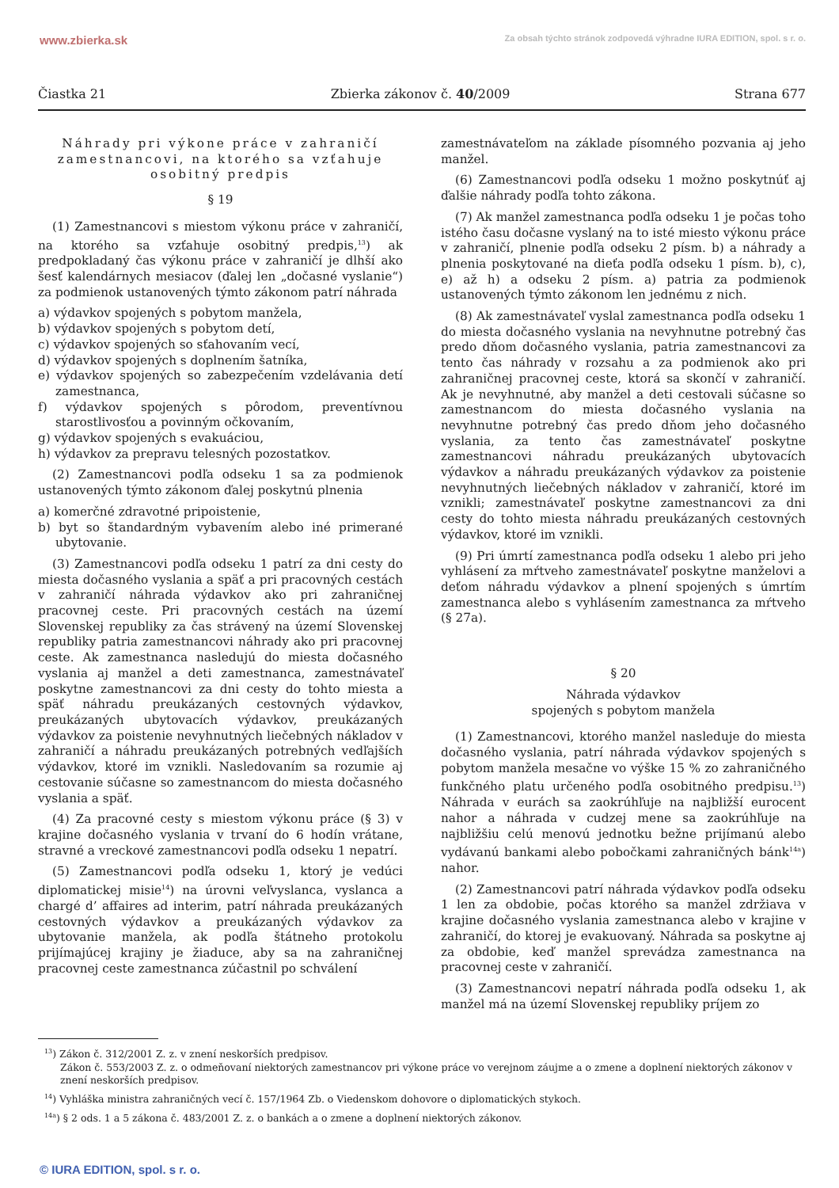www.zbierka.sk Za obsah týchto stránok zodpovedá výhradne IURA EDITION, spol. s r. o.
Čiastka 21 Zbierka zákonov č. 40/2009 Strana 677
Náhrady pri výkone práce v zahraničí zamestnancovi, na ktorého sa vzťahuje osobitný predpis
§ 19
(1) Zamestnancovi s miestom výkonu práce v zahraničí, na ktorého sa vzťahuje osobitný predpis,<sup>13</sup>) ak predpokladaný čas výkonu práce v zahraničí je dlhší ako šesť kalendárnych mesiacov (ďalej len „dočasné vyslanie“) za podmienok ustanovených týmto zákonom patrí náhrada
a) výdavkov spojených s pobytom manžela,
b) výdavkov spojených s pobytom detí,
c) výdavkov spojených so sťahovaním vecí,
d) výdavkov spojených s doplnením šatníka,
e) výdavkov spojených so zabezpečením vzdelávania detí zamestnanca,
f) výdavkov spojených s pôrodom, preventívnou starostlivosťou a povinným očkovaním,
g) výdavkov spojených s evakuáciou,
h) výdavkov za prepravu telesných pozostatkov.
(2) Zamestnancovi podľa odseku 1 sa za podmienok ustanovených týmto zákonom ďalej poskytnú plnenia
a) komerčné zdravotné pripoistenie,
b) byt so štandardným vybavením alebo iné primerané ubytovanie.
(3) Zamestnancovi podľa odseku 1 patrí za dni cesty do miesta dočasného vyslania a späť a pri pracovných cestách v zahraničí náhrada výdavkov ako pri zahraničnej pracovnej ceste. Pri pracovných cestách na území Slovenskej republiky za čas strávený na území Slovenskej republiky patria zamestnancovi náhrady ako pri pracovnej ceste. Ak zamestnanca nasledujú do miesta dočasného vyslania aj manžel a deti zamestnanca, zamestnávateľ poskytne zamestnancovi za dni cesty do tohto miesta a späť náhradu preukázaných cestovných výdavkov, preukázaných ubytovacích výdavkov, preukázaných výdavkov za poistenie nevyhnutných liečebných nákladov v zahraničí a náhradu preukázaných potrebných vedľajších výdavkov, ktoré im vznikli. Nasledovaním sa rozumie aj cestovanie súčasne so zamestnancom do miesta dočasného vyslania a späť.
(4) Za pracovné cesty s miestom výkonu práce (§ 3) v krajine dočasného vyslania v trvaní do 6 hodín vrátane, stravné a vreckové zamestnancovi podľa odseku 1 nepatrí.
(5) Zamestnancovi podľa odseku 1, ktorý je vedúci diplomatickej misie<sup>14</sup>) na úrovni veľvyslanca, vyslanca a chargé d’ affaires ad interim, patrí náhrada preukázaných cestovných výdavkov a preukázaných výdavkov za ubytovanie manžela, ak podľa štátneho protokolu prijímajúcej krajiny je žiaduce, aby sa na zahraničnej pracovnej ceste zamestnanca zúčastnil po schválení
zamestnávateľom na základe písomného pozvania aj jeho manžel.
(6) Zamestnancovi podľa odseku 1 možno poskytnúť aj ďalšie náhrady podľa tohto zákona.
(7) Ak manžel zamestnanca podľa odseku 1 je počas toho istého času dočasne vyslaný na to isté miesto výkonu práce v zahraničí, plnenie podľa odseku 2 písm. b) a náhrady a plnenia poskytované na dieťa podľa odseku 1 písm. b), c), e) až h) a odseku 2 písm. a) patria za podmienok ustanovených týmto zákonom len jednému z nich.
(8) Ak zamestnávateľ vyslal zamestnanca podľa odseku 1 do miesta dočasného vyslania na nevyhnutne potrebný čas predo dňom dočasného vyslania, patria zamestnancovi za tento čas náhrady v rozsahu a za podmienok ako pri zahraničnej pracovnej ceste, ktorá sa skončí v zahraničí. Ak je nevyhnutné, aby manžel a deti cestovali súčasne so zamestnancom do miesta dočasného vyslania na nevyhnutne potrebný čas predo dňom jeho dočasného vyslania, za tento čas zamestnávateľ poskytne zamestnancovi náhradu preukázaných ubytovacích výdavkov a náhradu preukázaných výdavkov za poistenie nevyhnutných liečebných nákladov v zahraničí, ktoré im vznikli; zamestnávateľ poskytne zamestnancovi za dni cesty do tohto miesta náhradu preukázaných cestovných výdavkov, ktoré im vznikli.
(9) Pri úmrtí zamestnanca podľa odseku 1 alebo pri jeho vyhlásení za mŕtveho zamestnávateľ poskytne manželovi a deťom náhradu výdavkov a plnení spojených s úmrtím zamestnanca alebo s vyhlásením zamestnanca za mŕtveho (§ 27a).
§ 20
Náhrada výdavkov
spojených s pobytom manžela
(1) Zamestnancovi, ktorého manžel nasleduje do miesta dočasného vyslania, patrí náhrada výdavkov spojených s pobytom manžela mesačne vo výške 15 % zo zahraničného funkčného platu určeného podľa osobitného predpisu.<sup>13</sup>) Náhrada v eurách sa zaokrúhľuje na najbližší eurocent nahor a náhrada v cudzej mene sa zaokrúhľuje na najbližšiu celú menovú jednotku bežne prijímanú alebo vydávanú bankami alebo pobočkami zahraničných bánk<sup>14a</sup>) nahor.
(2) Zamestnancovi patrí náhrada výdavkov podľa odseku 1 len za obdobie, počas ktorého sa manžel zdržiava v krajine dočasného vyslania zamestnanca alebo v krajine v zahraničí, do ktorej je evakuovaný. Náhrada sa poskytne aj za obdobie, keď manžel sprevádza zamestnanca na pracovnej ceste v zahraničí.
(3) Zamestnancovi nepatrí náhrada podľa odseku 1, ak manžel má na území Slovenskej republiky príjem zo
<sup>13</sup>) Zákon č. 312/2001 Z. z. v znení neskorších predpisov.
Zákon č. 553/2003 Z. z. o odmeňovaní niektorých zamestnancov pri výkone práce vo verejnom záujme a o zmene a doplnení niektorých zákonov v znení neskorších predpisov.
<sup>14</sup>) Vyhláška ministra zahraničných vecí č. 157/1964 Zb. o Viedenskom dohovore o diplomatických stykoch.
<sup>14a</sup>) § 2 ods. 1 a 5 zákona č. 483/2001 Z. z. o bankách a o zmene a doplnení niektorých zákonov.
© IURA EDITION, spol. s r. o.